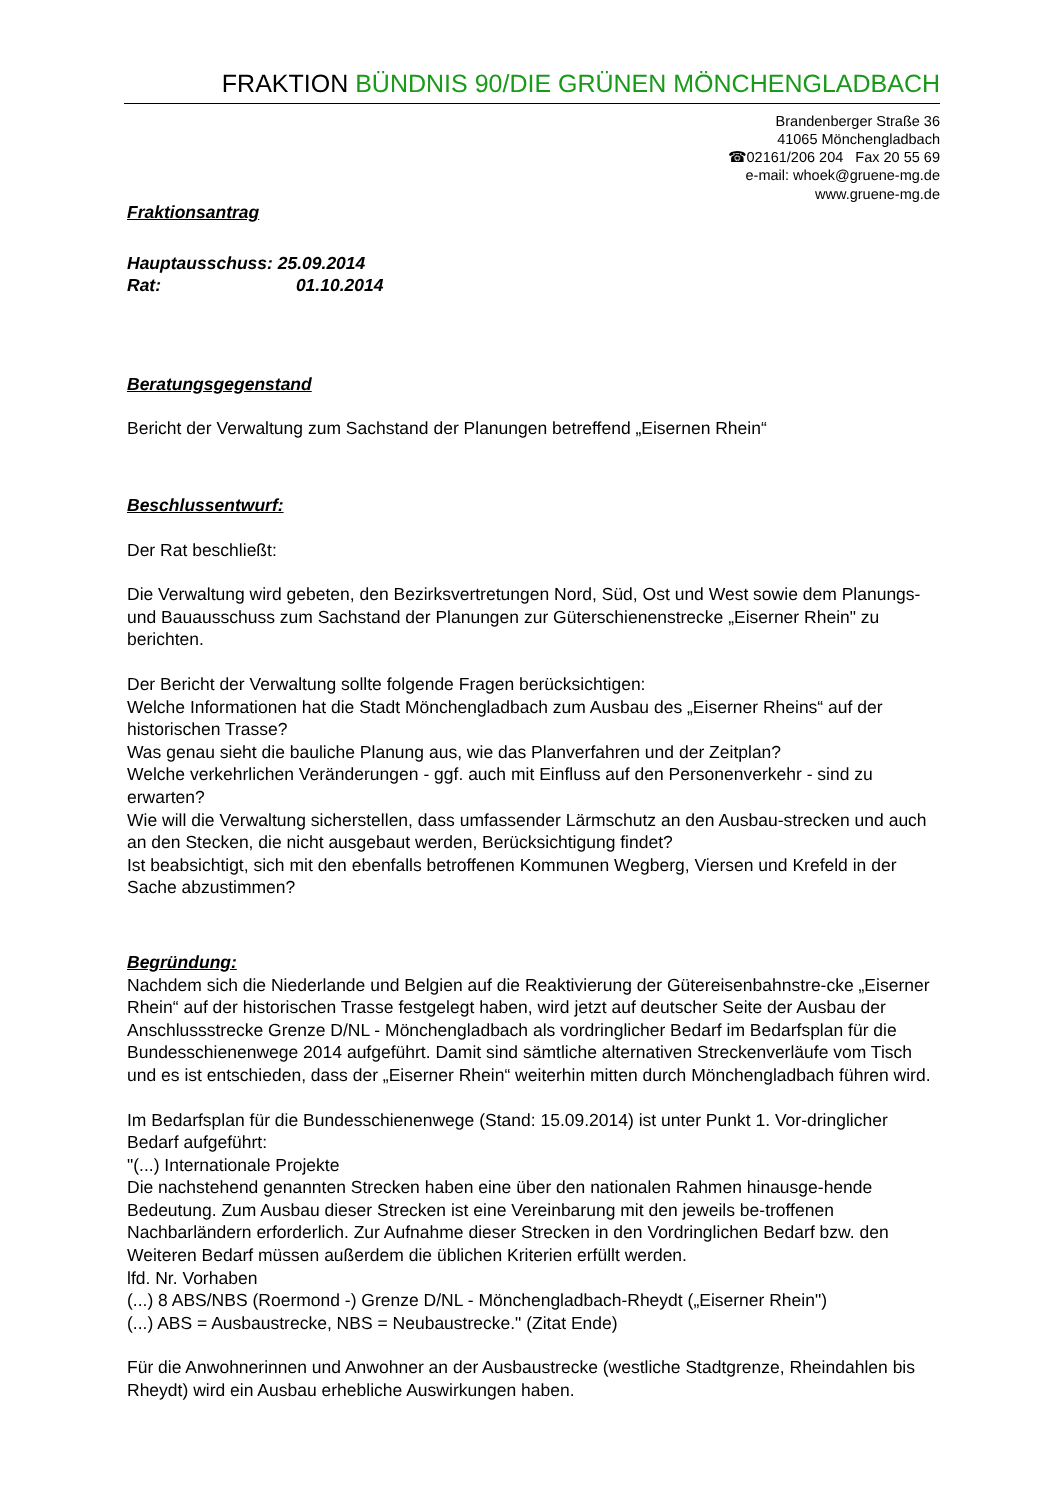FRAKTION BÜNDNIS 90/DIE GRÜNEN MÖNCHENGLADBACH
Brandenberger Straße 36
41065 Mönchengladbach
☎02161/206 204 Fax 20 55 69
e-mail: whoek@gruene-mg.de
www.gruene-mg.de
Fraktionsantrag
Hauptausschuss: 25.09.2014
Rat: 01.10.2014
Beratungsgegenstand
Bericht der Verwaltung zum Sachstand der Planungen betreffend „Eisernen Rhein“
Beschlussentwurf:
Der Rat beschließt:
Die Verwaltung wird gebeten, den Bezirksvertretungen Nord, Süd, Ost und West sowie dem Planungs- und Bauausschuss zum Sachstand der Planungen zur Güterschienenstrecke „Eiserner Rhein" zu berichten.
Der Bericht der Verwaltung sollte folgende Fragen berücksichtigen:
Welche Informationen hat die Stadt Mönchengladbach zum Ausbau des „Eiserner Rheins“ auf der historischen Trasse?
Was genau sieht die bauliche Planung aus, wie das Planverfahren und der Zeitplan?
Welche verkehrlichen Veränderungen - ggf. auch mit Einfluss auf den Personenverkehr - sind zu erwarten?
Wie will die Verwaltung sicherstellen, dass umfassender Lärmschutz an den Ausbau-strecken und auch an den Stecken, die nicht ausgebaut werden, Berücksichtigung findet?
Ist beabsichtigt, sich mit den ebenfalls betroffenen Kommunen Wegberg, Viersen und Krefeld in der Sache abzustimmen?
Begründung:
Nachdem sich die Niederlande und Belgien auf die Reaktivierung der Gütereisenbahnstre-cke „Eiserner Rhein“ auf der historischen Trasse festgelegt haben, wird jetzt auf deutscher Seite der Ausbau der Anschlussstrecke Grenze D/NL - Mönchengladbach als vordringlicher Bedarf im Bedarfsplan für die Bundesschienenwege 2014 aufgeführt. Damit sind sämtliche alternativen Streckenverläufe vom Tisch und es ist entschieden, dass der „Eiserner Rhein“ weiterhin mitten durch Mönchengladbach führen wird.
Im Bedarfsplan für die Bundesschienenwege (Stand: 15.09.2014) ist unter Punkt 1. Vor-dringlicher Bedarf aufgeführt:
"(...) Internationale Projekte
Die nachstehend genannten Strecken haben eine über den nationalen Rahmen hinausge-hende Bedeutung. Zum Ausbau dieser Strecken ist eine Vereinbarung mit den jeweils be-troffenen Nachbarländern erforderlich. Zur Aufnahme dieser Strecken in den Vordringlichen Bedarf bzw. den Weiteren Bedarf müssen außerdem die üblichen Kriterien erfüllt werden.
lfd. Nr. Vorhaben
(...) 8 ABS/NBS (Roermond -) Grenze D/NL - Mönchengladbach-Rheydt („Eiserner Rhein")
(...) ABS = Ausbaustrecke, NBS = Neubaustrecke." (Zitat Ende)
Für die Anwohnerinnen und Anwohner an der Ausbaustrecke (westliche Stadtgrenze, Rheindahlen bis Rheydt) wird ein Ausbau erhebliche Auswirkungen haben.